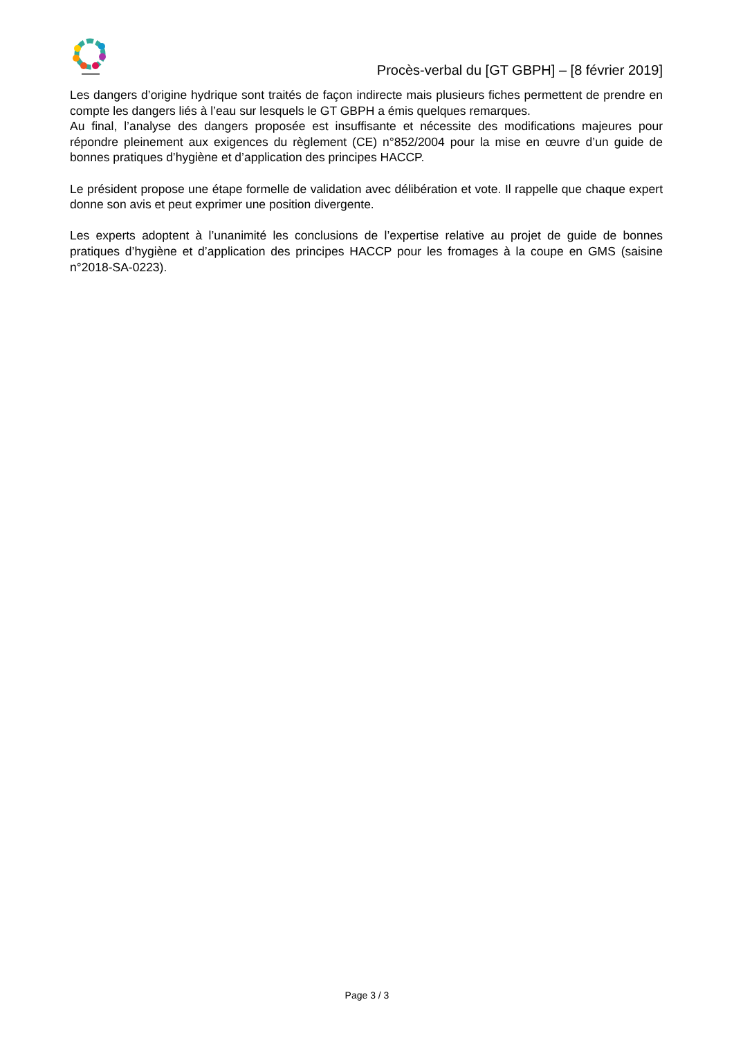Procès-verbal du [GT GBPH] – [8 février 2019]
Les dangers d’origine hydrique sont traités de façon indirecte mais plusieurs fiches permettent de prendre en compte les dangers liés à l’eau sur lesquels le GT GBPH a émis quelques remarques.
Au final, l’analyse des dangers proposée est insuffisante et nécessite des modifications majeures pour répondre pleinement aux exigences du règlement (CE) n°852/2004 pour la mise en œuvre d’un guide de bonnes pratiques d’hygiène et d’application des principes HACCP.
Le président propose une étape formelle de validation avec délibération et vote. Il rappelle que chaque expert donne son avis et peut exprimer une position divergente.
Les experts adoptent à l’unanimité les conclusions de l’expertise relative au projet de guide de bonnes pratiques d’hygiène et d’application des principes HACCP pour les fromages à la coupe en GMS (saisine n°2018-SA-0223).
Page 3 / 3